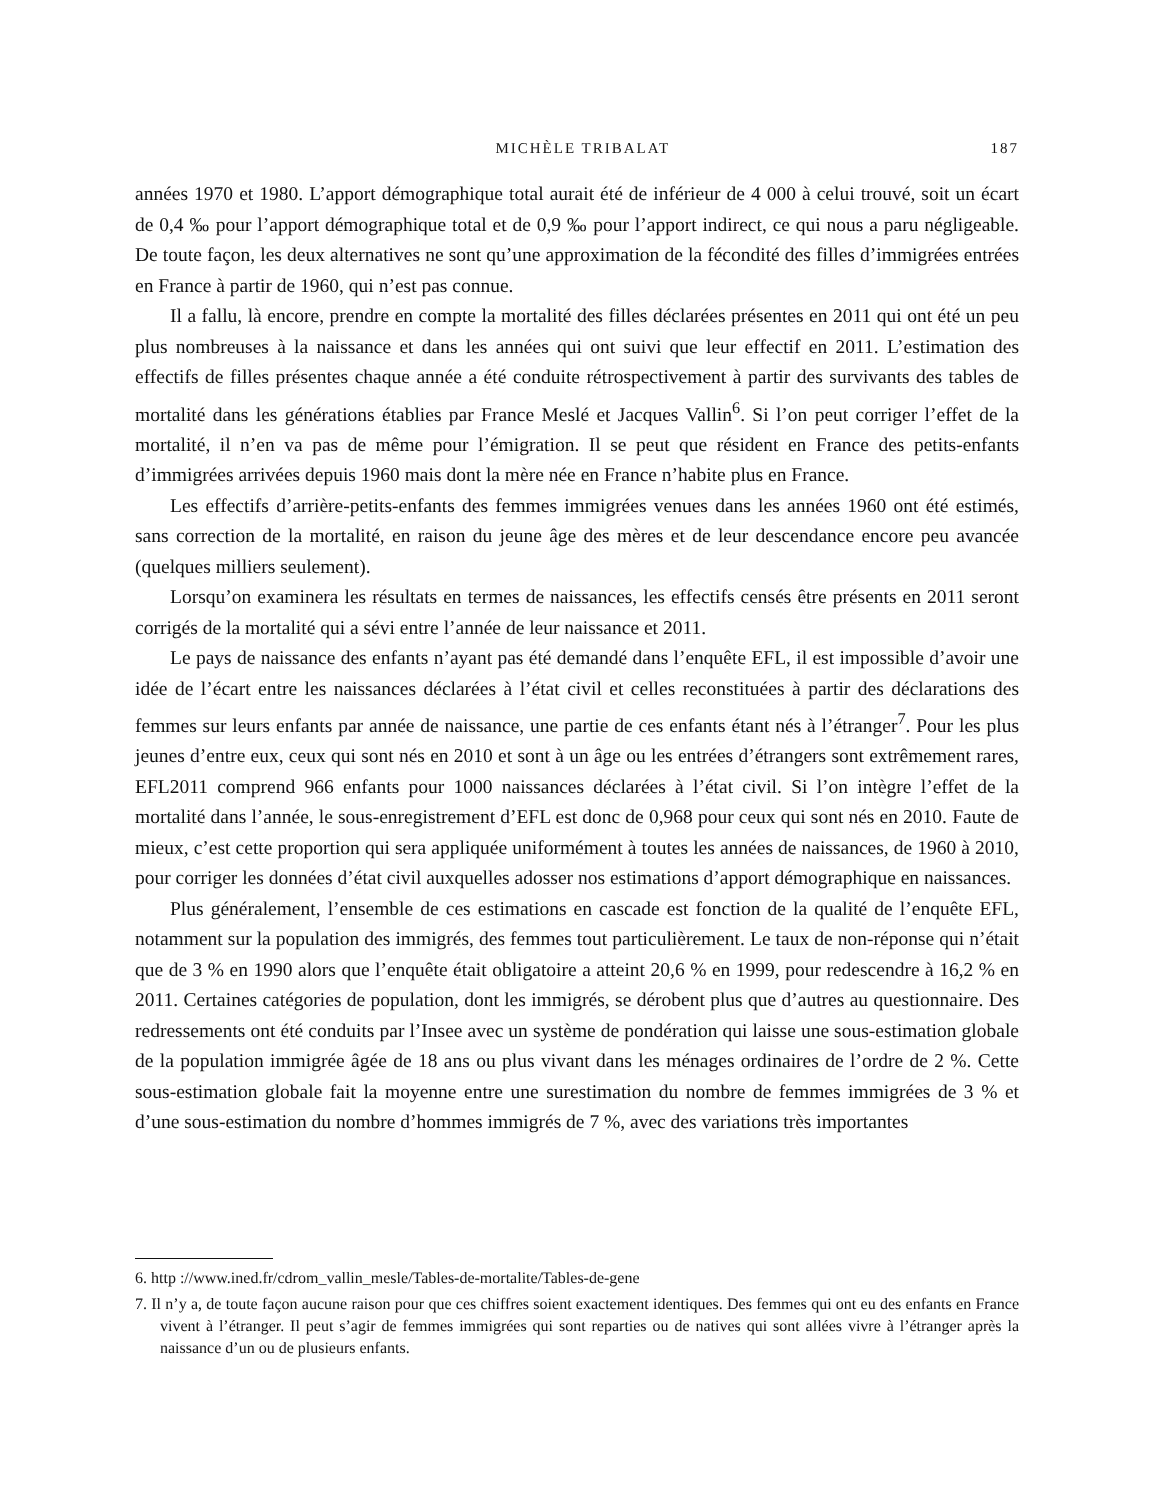MICHÈLE TRIBALAT 187
années 1970 et 1980. L’apport démographique total aurait été de inférieur de 4 000 à celui trouvé, soit un écart de 0,4 ‰ pour l’apport démographique total et de 0,9 ‰ pour l’apport indirect, ce qui nous a paru négligeable. De toute façon, les deux alternatives ne sont qu’une approximation de la fécondité des filles d’immigrées entrées en France à partir de 1960, qui n’est pas connue.
Il a fallu, là encore, prendre en compte la mortalité des filles déclarées présentes en 2011 qui ont été un peu plus nombreuses à la naissance et dans les années qui ont suivi que leur effectif en 2011. L’estimation des effectifs de filles présentes chaque année a été conduite rétrospectivement à partir des survivants des tables de mortalité dans les générations établies par France Meslé et Jacques Vallin<sup>6</sup>. Si l’on peut corriger l’effet de la mortalité, il n’en va pas de même pour l’émigration. Il se peut que résident en France des petits-enfants d’immigrées arrivées depuis 1960 mais dont la mère née en France n’habite plus en France.
Les effectifs d’arrière-petits-enfants des femmes immigrées venues dans les années 1960 ont été estimés, sans correction de la mortalité, en raison du jeune âge des mères et de leur descendance encore peu avancée (quelques milliers seulement).
Lorsqu’on examinera les résultats en termes de naissances, les effectifs censés être présents en 2011 seront corrigés de la mortalité qui a sévi entre l’année de leur naissance et 2011.
Le pays de naissance des enfants n’ayant pas été demandé dans l’enquête EFL, il est impossible d’avoir une idée de l’écart entre les naissances déclarées à l’état civil et celles reconstituées à partir des déclarations des femmes sur leurs enfants par année de naissance, une partie de ces enfants étant nés à l’étranger<sup>7</sup>. Pour les plus jeunes d’entre eux, ceux qui sont nés en 2010 et sont à un âge ou les entrées d’étrangers sont extrêmement rares, EFL2011 comprend 966 enfants pour 1000 naissances déclarées à l’état civil. Si l’on intègre l’effet de la mortalité dans l’année, le sous-enregistrement d’EFL est donc de 0,968 pour ceux qui sont nés en 2010. Faute de mieux, c’est cette proportion qui sera appliquée uniformément à toutes les années de naissances, de 1960 à 2010, pour corriger les données d’état civil auxquelles adosser nos estimations d’apport démographique en naissances.
Plus généralement, l’ensemble de ces estimations en cascade est fonction de la qualité de l’enquête EFL, notamment sur la population des immigrés, des femmes tout particulièrement. Le taux de non-réponse qui n’était que de 3 % en 1990 alors que l’enquête était obligatoire a atteint 20,6 % en 1999, pour redescendre à 16,2 % en 2011. Certaines catégories de population, dont les immigrés, se dérobent plus que d’autres au questionnaire. Des redressements ont été conduits par l’Insee avec un système de pondération qui laisse une sous-estimation globale de la population immigrée âgée de 18 ans ou plus vivant dans les ménages ordinaires de l’ordre de 2 %. Cette sous-estimation globale fait la moyenne entre une surestimation du nombre de femmes immigrées de 3 % et d’une sous-estimation du nombre d’hommes immigrés de 7 %, avec des variations très importantes
6. http ://www.ined.fr/cdrom_vallin_mesle/Tables-de-mortalite/Tables-de-gene
7. Il n’y a, de toute façon aucune raison pour que ces chiffres soient exactement identiques. Des femmes qui ont eu des enfants en France vivent à l’étranger. Il peut s’agir de femmes immigrées qui sont reparties ou de natives qui sont allées vivre à l’étranger après la naissance d’un ou de plusieurs enfants.